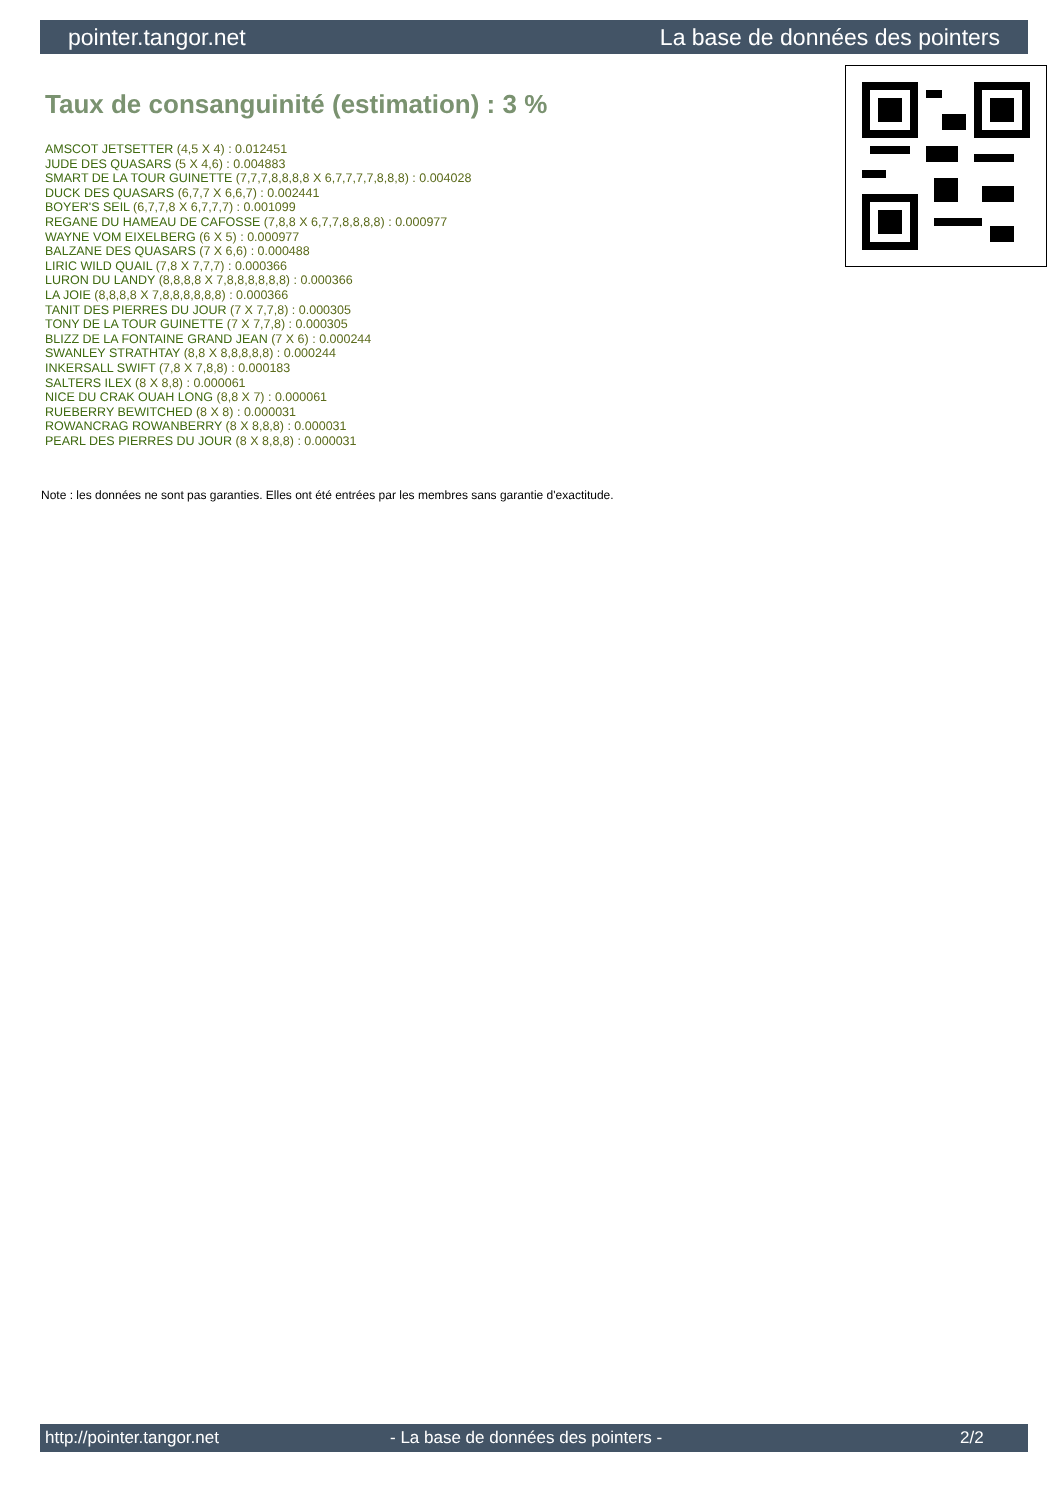pointer.tangor.net La base de données des pointers
Taux de consanguinité (estimation) : 3 %
AMSCOT JETSETTER (4,5 X 4) : 0.012451
JUDE DES QUASARS (5 X 4,6) : 0.004883
SMART DE LA TOUR GUINETTE (7,7,7,8,8,8,8 X 6,7,7,7,7,8,8,8) : 0.004028
DUCK DES QUASARS (6,7,7 X 6,6,7) : 0.002441
BOYER'S SEIL (6,7,7,8 X 6,7,7,7) : 0.001099
REGANE DU HAMEAU DE CAFOSSE (7,8,8 X 6,7,7,8,8,8,8) : 0.000977
WAYNE VOM EIXELBERG (6 X 5) : 0.000977
BALZANE DES QUASARS (7 X 6,6) : 0.000488
LIRIC WILD QUAIL (7,8 X 7,7,7) : 0.000366
LURON DU LANDY (8,8,8,8 X 7,8,8,8,8,8,8) : 0.000366
LA JOIE (8,8,8,8 X 7,8,8,8,8,8,8) : 0.000366
TANIT DES PIERRES DU JOUR (7 X 7,7,8) : 0.000305
TONY DE LA TOUR GUINETTE (7 X 7,7,8) : 0.000305
BLIZZ DE LA FONTAINE GRAND JEAN (7 X 6) : 0.000244
SWANLEY STRATHTAY (8,8 X 8,8,8,8,8) : 0.000244
INKERSALL SWIFT (7,8 X 7,8,8) : 0.000183
SALTERS ILEX (8 X 8,8) : 0.000061
NICE DU CRAK OUAH LONG (8,8 X 7) : 0.000061
RUEBERRY BEWITCHED (8 X 8) : 0.000031
ROWANCRAG ROWANBERRY (8 X 8,8,8) : 0.000031
PEARL DES PIERRES DU JOUR (8 X 8,8,8) : 0.000031
Note : les données ne sont pas garanties. Elles ont été entrées par les membres sans garantie d'exactitude.
http://pointer.tangor.net - La base de données des pointers - 2/2